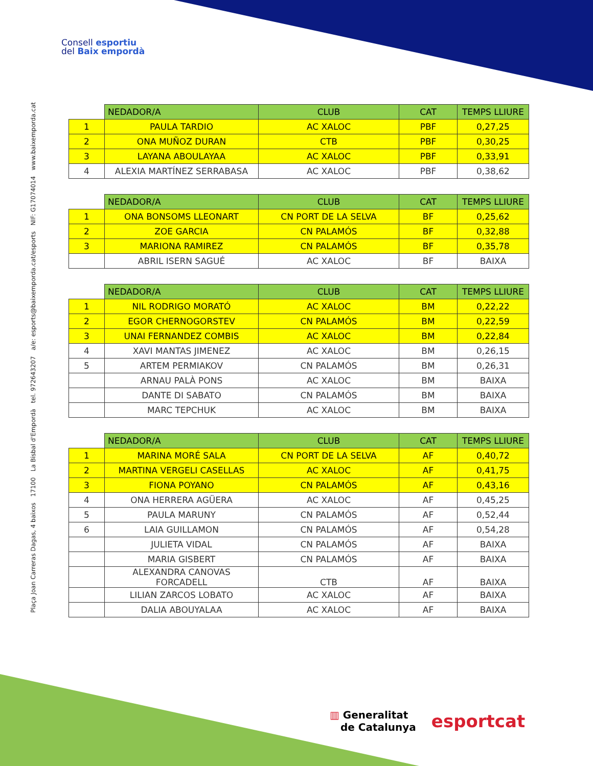Consell esportiu
del Baix empordà
Plaça Joan Carreras Dagas, 4 baixos 17100 La Bisbal d'Empordà tel. 972643207 a/e: esports@baixemporda.cat/esports NIF: G17074014 www.baixemporda.cat
| | NEDADOR/A | CLUB | CAT | TEMPS LLIURE |
| 1 | PAULA TARDIO | AC XALOC | PBF | 0,27,25 |
| 2 | ONA MUÑOZ DURAN | CTB | PBF | 0,30,25 |
| 3 | LAYANA ABOULAYAA | AC XALOC | PBF | 0,33,91 |
| 4 | ALEXIA MARTÍNEZ SERRABASA | AC XALOC | PBF | 0,38,62 |
| | NEDADOR/A | CLUB | CAT | TEMPS LLIURE |
| 1 | ONA BONSOMS LLEONART | CN PORT DE LA SELVA | BF | 0,25,62 |
| 2 | ZOE GARCIA | CN PALAMÓS | BF | 0,32,88 |
| 3 | MARIONA RAMIREZ | CN PALAMÓS | BF | 0,35,78 |
| | ABRIL ISERN SAGUÉ | AC XALOC | BF | BAIXA |
| | NEDADOR/A | CLUB | CAT | TEMPS LLIURE |
| 1 | NIL RODRIGO MORATÓ | AC XALOC | BM | 0,22,22 |
| 2 | EGOR CHERNOGORSTEV | CN PALAMÓS | BM | 0,22,59 |
| 3 | UNAI FERNANDEZ COMBIS | AC XALOC | BM | 0,22,84 |
| 4 | XAVI MANTAS JIMENEZ | AC XALOC | BM | 0,26,15 |
| 5 | ARTEM PERMIAKOV | CN PALAMÓS | BM | 0,26,31 |
| | ARNAU PALÀ PONS | AC XALOC | BM | BAIXA |
| | DANTE DI SABATO | CN PALAMÓS | BM | BAIXA |
| | MARC TEPCHUK | AC XALOC | BM | BAIXA |
| | NEDADOR/A | CLUB | CAT | TEMPS LLIURE |
| 1 | MARINA MORÉ SALA | CN PORT DE LA SELVA | AF | 0,40,72 |
| 2 | MARTINA VERGELI CASELLAS | AC XALOC | AF | 0,41,75 |
| 3 | FIONA POYANO | CN PALAMÓS | AF | 0,43,16 |
| 4 | ONA HERRERA AGÜERA | AC XALOC | AF | 0,45,25 |
| 5 | PAULA MARUNY | CN PALAMÓS | AF | 0,52,44 |
| 6 | LAIA GUILLAMON | CN PALAMÓS | AF | 0,54,28 |
| | JULIETA VIDAL | CN PALAMÓS | AF | BAIXA |
| | MARIA GISBERT | CN PALAMÓS | AF | BAIXA |
| | ALEXANDRA CANOVAS FORCADELL | CTB | AF | BAIXA |
| | LILIAN ZARCOS LOBATO | AC XALOC | AF | BAIXA |
| | DALIA ABOUYALAA | AC XALOC | AF | BAIXA |
▥ Generalitat
de Catalunya
esportcat